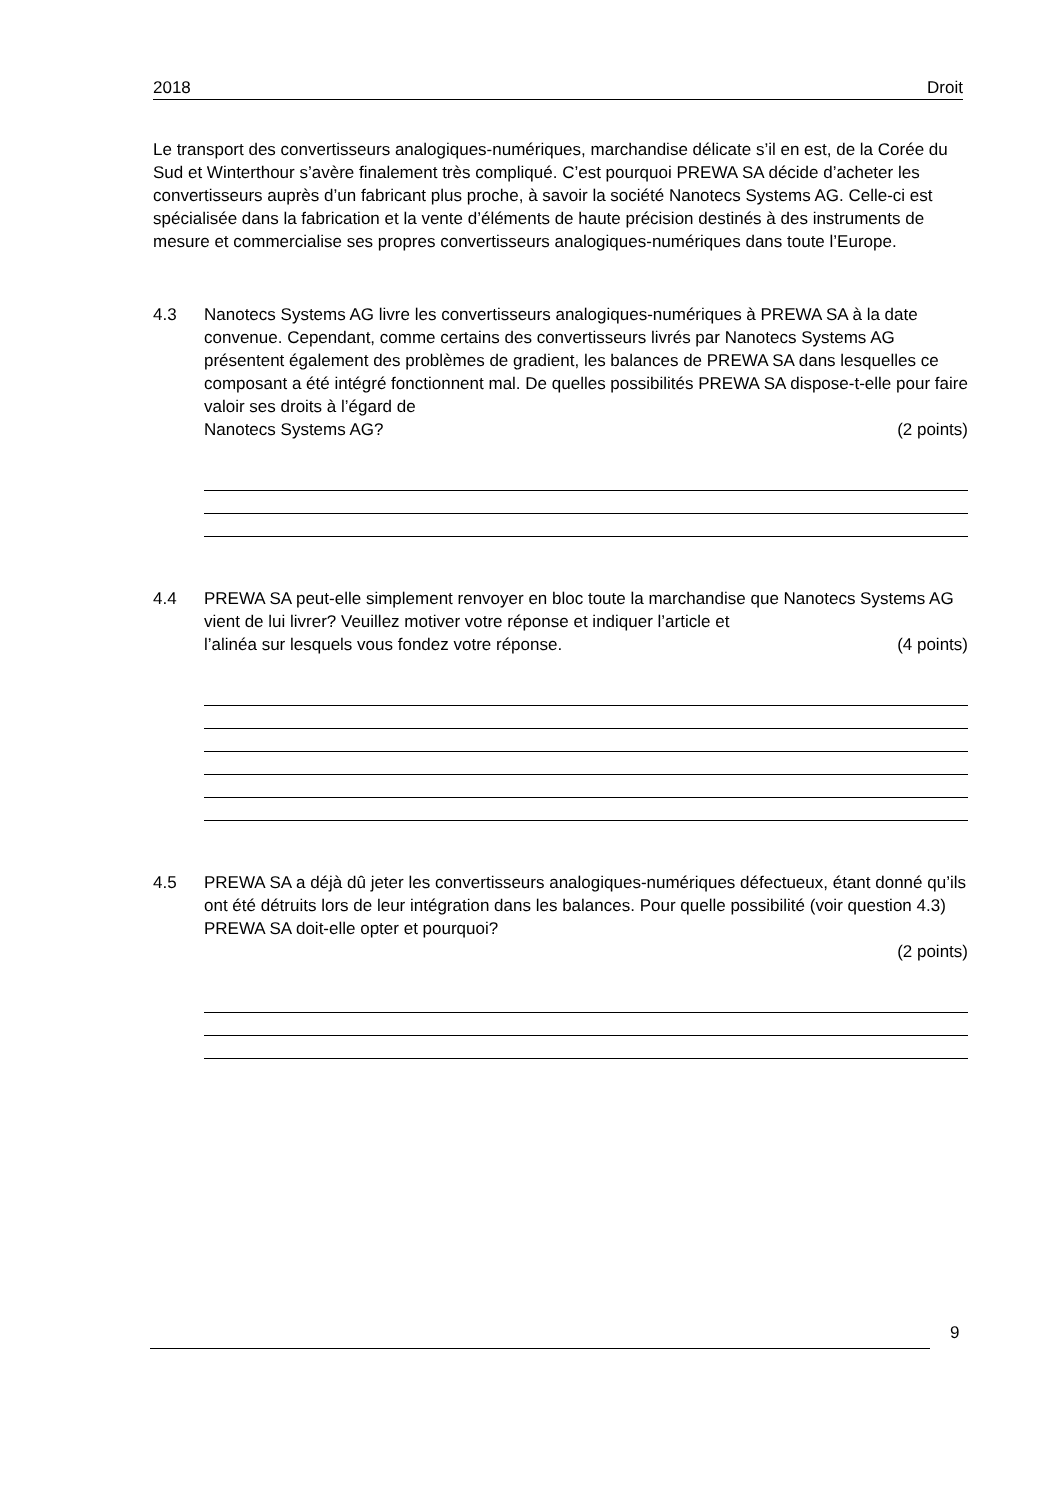2018 Droit
Le transport des convertisseurs analogiques-numériques, marchandise délicate s’il en est, de la Corée du Sud et Winterthour s’avère finalement très compliqué. C’est pourquoi PREWA SA décide d’acheter les convertisseurs auprès d’un fabricant plus proche, à savoir la société Nanotecs Systems AG. Celle-ci est spécialisée dans la fabrication et la vente d’éléments de haute précision destinés à des instruments de mesure et commercialise ses propres convertisseurs analogiques-numériques dans toute l’Europe.
4.3 Nanotecs Systems AG livre les convertisseurs analogiques-numériques à PREWA SA à la date convenue. Cependant, comme certains des convertisseurs livrés par Nanotecs Systems AG présentent également des problèmes de gradient, les balances de PREWA SA dans lesquelles ce composant a été intégré fonctionnent mal. De quelles possibilités PREWA SA dispose-t-elle pour faire valoir ses droits à l’égard de
Nanotecs Systems AG? (2 points)
4.4 PREWA SA peut-elle simplement renvoyer en bloc toute la marchandise que Nanotecs Systems AG vient de lui livrer? Veuillez motiver votre réponse et indiquer l’article et
l’alinéa sur lesquels vous fondez votre réponse. (4 points)
4.5 PREWA SA a déjà dû jeter les convertisseurs analogiques-numériques défectueux, étant donné qu’ils ont été détruits lors de leur intégration dans les balances. Pour quelle possibilité (voir question 4.3) PREWA SA doit-elle opter et pourquoi?
(2 points)
9